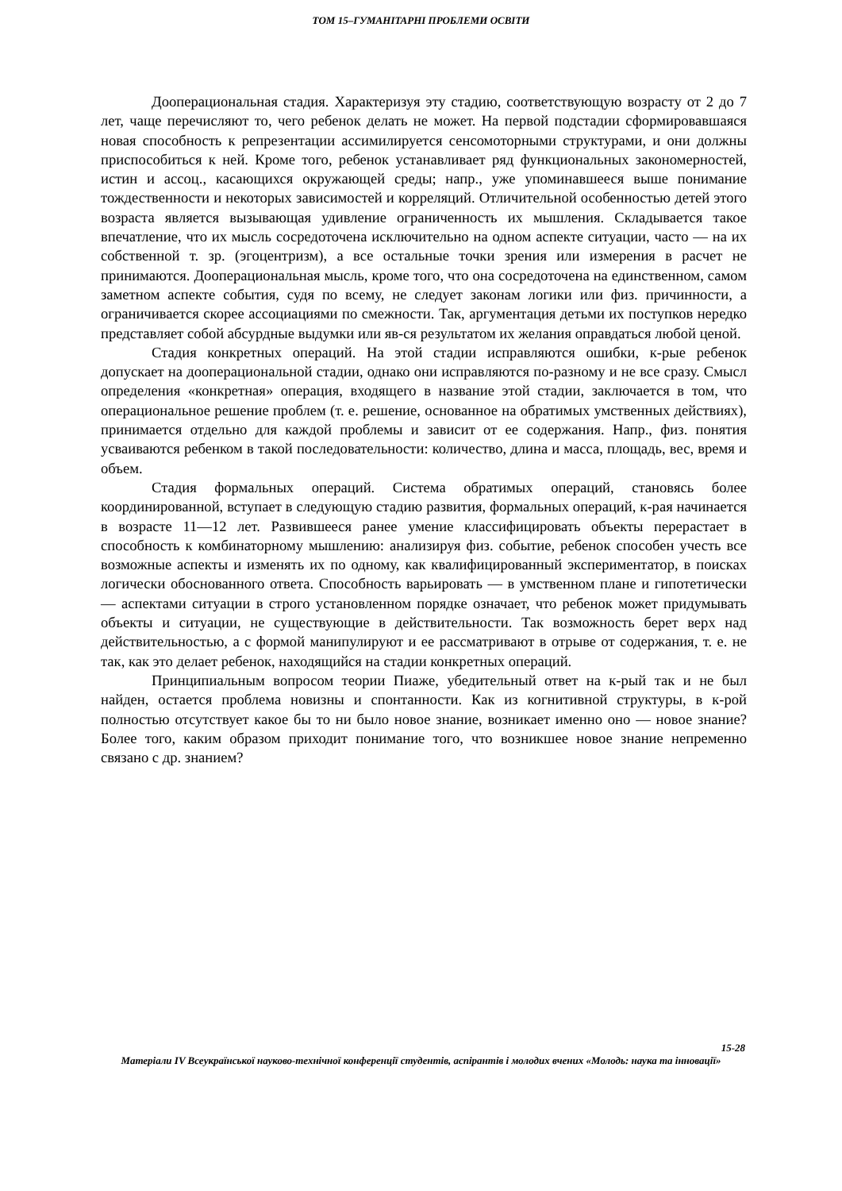ТОМ 15–ГУМАНІТАРНІ ПРОБЛЕМИ ОСВІТИ
Дооперациональная стадия. Характеризуя эту стадию, соответствующую возрасту от 2 до 7 лет, чаще перечисляют то, чего ребенок делать не может. На первой подстадии сформировавшаяся новая способность к репрезентации ассимилируется сенсомоторными структурами, и они должны приспособиться к ней. Кроме того, ребенок устанавливает ряд функциональных закономерностей, истин и ассоц., касающихся окружающей среды; напр., уже упоминавшееся выше понимание тождественности и некоторых зависимостей и корреляций. Отличительной особенностью детей этого возраста является вызывающая удивление ограниченность их мышления. Складывается такое впечатление, что их мысль сосредоточена исключительно на одном аспекте ситуации, часто — на их собственной т. зр. (эгоцентризм), а все остальные точки зрения или измерения в расчет не принимаются. Дооперациональная мысль, кроме того, что она сосредоточена на единственном, самом заметном аспекте события, судя по всему, не следует законам логики или физ. причинности, а ограничивается скорее ассоциациями по смежности. Так, аргументация детьми их поступков нередко представляет собой абсурдные выдумки или яв-ся результатом их желания оправдаться любой ценой.
Стадия конкретных операций. На этой стадии исправляются ошибки, к-рые ребенок допускает на дооперациональной стадии, однако они исправляются по-разному и не все сразу. Смысл определения «конкретная» операция, входящего в название этой стадии, заключается в том, что операциональное решение проблем (т. е. решение, основанное на обратимых умственных действиях), принимается отдельно для каждой проблемы и зависит от ее содержания. Напр., физ. понятия усваиваются ребенком в такой последовательности: количество, длина и масса, площадь, вес, время и объем.
Стадия формальных операций. Система обратимых операций, становясь более координированной, вступает в следующую стадию развития, формальных операций, к-рая начинается в возрасте 11—12 лет. Развившееся ранее умение классифицировать объекты перерастает в способность к комбинаторному мышлению: анализируя физ. событие, ребенок способен учесть все возможные аспекты и изменять их по одному, как квалифицированный экспериментатор, в поисках логически обоснованного ответа. Способность варьировать — в умственном плане и гипотетически — аспектами ситуации в строго установленном порядке означает, что ребенок может придумывать объекты и ситуации, не существующие в действительности. Так возможность берет верх над действительностью, а с формой манипулируют и ее рассматривают в отрыве от содержания, т. е. не так, как это делает ребенок, находящийся на стадии конкретных операций.
Принципиальным вопросом теории Пиаже, убедительный ответ на к-рый так и не был найден, остается проблема новизны и спонтанности. Как из когнитивной структуры, в к-рой полностью отсутствует какое бы то ни было новое знание, возникает именно оно — новое знание? Более того, каким образом приходит понимание того, что возникшее новое знание непременно связано с др. знанием?
15-28
Матеріали IV Всеукраїнської науково-технічної конференції студентів, аспірантів і молодих вчених «Молодь: наука та інновації»